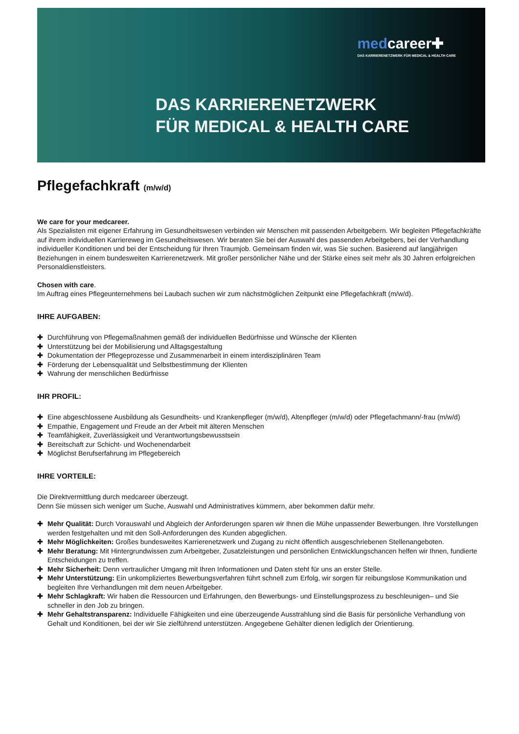medcareer✚
DAS KARRIERENETZWERK FÜR MEDICAL & HEALTH CARE
DAS KARRIERENETZWERK
FÜR MEDICAL & HEALTH CARE
Pflegefachkraft (m/w/d)
We care for your medcareer.
Als Spezialisten mit eigener Erfahrung im Gesundheitswesen verbinden wir Menschen mit passenden Arbeitgebern. Wir begleiten Pflegefachkräfte auf ihrem individuellen Karriereweg im Gesundheitswesen. Wir beraten Sie bei der Auswahl des passenden Arbeitgebers, bei der Verhandlung individueller Konditionen und bei der Entscheidung für Ihren Traumjob. Gemeinsam finden wir, was Sie suchen. Basierend auf langjährigen Beziehungen in einem bundesweiten Karrierenetzwerk. Mit großer persönlicher Nähe und der Stärke eines seit mehr als 30 Jahren erfolgreichen Personaldienstleisters.
Chosen with care.
Im Auftrag eines Pflegeunternehmens bei Laubach suchen wir zum nächstmöglichen Zeitpunkt eine Pflegefachkraft (m/w/d).
IHRE AUFGABEN:
✚ Durchführung von Pflegemaßnahmen gemäß der individuellen Bedürfnisse und Wünsche der Klienten
✚ Unterstützung bei der Mobilisierung und Alltagsgestaltung
✚ Dokumentation der Pflegeprozesse und Zusammenarbeit in einem interdisziplinären Team
✚ Förderung der Lebensqualität und Selbstbestimmung der Klienten
✚ Wahrung der menschlichen Bedürfnisse
IHR PROFIL:
✚ Eine abgeschlossene Ausbildung als Gesundheits- und Krankenpfleger (m/w/d), Altenpfleger (m/w/d) oder Pflegefachmann/-frau (m/w/d)
✚ Empathie, Engagement und Freude an der Arbeit mit älteren Menschen
✚ Teamfähigkeit, Zuverlässigkeit und Verantwortungsbewusstsein
✚ Bereitschaft zur Schicht- und Wochenendarbeit
✚ Möglichst Berufserfahrung im Pflegebereich
IHRE VORTEILE:
Die Direktvermittlung durch medcareer überzeugt.
Denn Sie müssen sich weniger um Suche, Auswahl und Administratives kümmern, aber bekommen dafür mehr.
✚ Mehr Qualität: Durch Vorauswahl und Abgleich der Anforderungen sparen wir Ihnen die Mühe unpassender Bewerbungen. Ihre Vorstellungen werden festgehalten und mit den Soll-Anforderungen des Kunden abgeglichen.
✚ Mehr Möglichkeiten: Großes bundesweites Karrierenetzwerk und Zugang zu nicht öffentlich ausgeschriebenen Stellenangeboten.
✚ Mehr Beratung: Mit Hintergrundwissen zum Arbeitgeber, Zusatzleistungen und persönlichen Entwicklungschancen helfen wir Ihnen, fundierte Entscheidungen zu treffen.
✚ Mehr Sicherheit: Denn vertraulicher Umgang mit Ihren Informationen und Daten steht für uns an erster Stelle.
✚ Mehr Unterstützung: Ein unkompliziertes Bewerbungsverfahren führt schnell zum Erfolg, wir sorgen für reibungslose Kommunikation und begleiten Ihre Verhandlungen mit dem neuen Arbeitgeber.
✚ Mehr Schlagkraft: Wir haben die Ressourcen und Erfahrungen, den Bewerbungs- und Einstellungsprozess zu beschleunigen– und Sie schneller in den Job zu bringen.
✚ Mehr Gehaltstransparenz: Individuelle Fähigkeiten und eine überzeugende Ausstrahlung sind die Basis für persönliche Verhandlung von Gehalt und Konditionen, bei der wir Sie zielführend unterstützen. Angegebene Gehälter dienen lediglich der Orientierung.